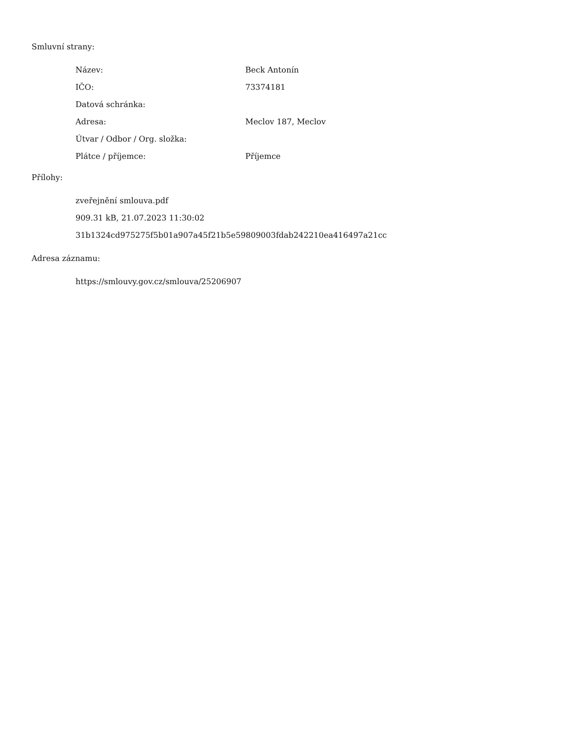Smluvní strany:
| Název: | Beck Antonín |
| IČO: | 73374181 |
| Datová schránka: | |
| Adresa: | Meclov 187, Meclov |
| Útvar / Odbor / Org. složka: | |
| Plátce / příjemce: | Příjemce |
Přílohy:
zveřejnění smlouva.pdf
909.31 kB, 21.07.2023 11:30:02
31b1324cd975275f5b01a907a45f21b5e59809003fdab242210ea416497a21cc
Adresa záznamu:
https://smlouvy.gov.cz/smlouva/25206907